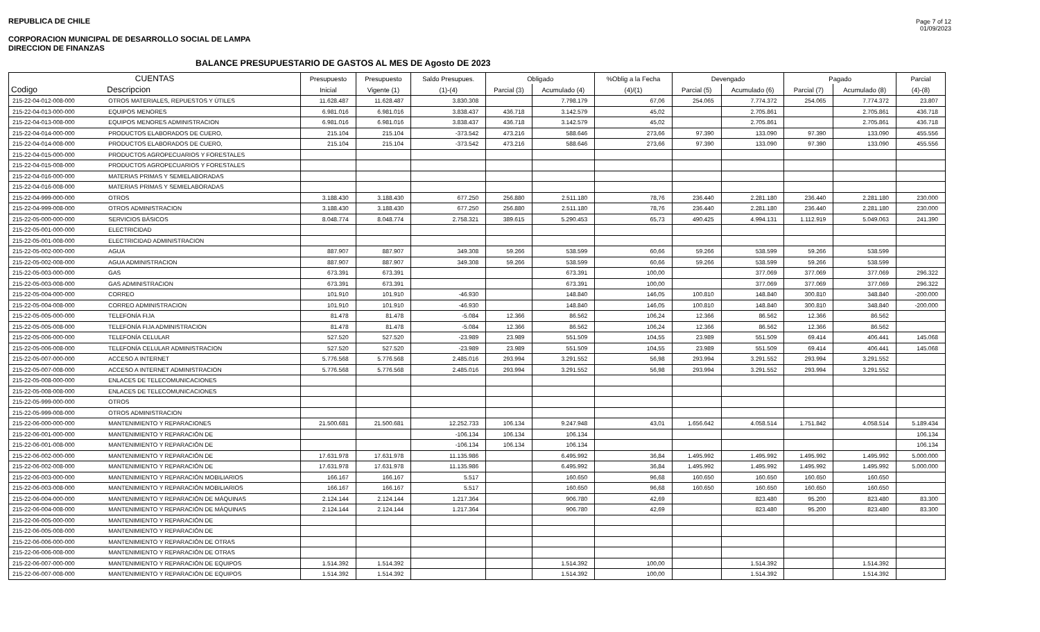Page 7 of 12
01/09/2023
REPUBLICA DE CHILE
CORPORACION MUNICIPAL DE DESARROLLO SOCIAL DE LAMPA
DIRECCION DE FINANZAS
BALANCE PRESUPUESTARIO DE GASTOS AL MES DE Agosto DE 2023
| CUENTAS | | Presupuesto | Presupuesto | Saldo Presupues. | Obligado | | %Oblig a la Fecha | Devengado | | Pagado | | Parcial |
| --- | --- | --- | --- | --- | --- | --- | --- | --- | --- | --- | --- | --- |
| Codigo | Descripcion | Inicial | Vigente (1) | (1)-(4) | Parcial (3) | Acumulado (4) | (4)/(1) | Parcial (5) | Acumulado (6) | Parcial (7) | Acumulado (8) | (4)-(8) |
| 215-22-04-012-008-000 | OTROS MATERIALES, REPUESTOS Y ÚTILES | 11.628.487 | 11.628.487 | 3.830.308 | | 7.798.179 | 67,06 | 254.065 | 7.774.372 | 254.065 | 7.774.372 | 23.807 |
| 215-22-04-013-000-000 | EQUIPOS MENORES | 6.981.016 | 6.981.016 | 3.838.437 | 436.718 | 3.142.579 | 45,02 | | 2.705.861 | | 2.705.861 | 436.718 |
| 215-22-04-013-008-000 | EQUIPOS MENORES ADMINISTRACION | 6.981.016 | 6.981.016 | 3.838.437 | 436.718 | 3.142.579 | 45,02 | | 2.705.861 | | 2.705.861 | 436.718 |
| 215-22-04-014-000-000 | PRODUCTOS ELABORADOS DE CUERO, | 215.104 | 215.104 | -373.542 | 473.216 | 588.646 | 273,66 | 97.390 | 133.090 | 97.390 | 133.090 | 455.556 |
| 215-22-04-014-008-000 | PRODUCTOS ELABORADOS DE CUERO, | 215.104 | 215.104 | -373.542 | 473.216 | 588.646 | 273,66 | 97.390 | 133.090 | 97.390 | 133.090 | 455.556 |
| 215-22-04-015-000-000 | PRODUCTOS AGROPECUARIOS Y FORESTALES | | | | | | | | | | | |
| 215-22-04-015-008-000 | PRODUCTOS AGROPECUARIOS Y FORESTALES | | | | | | | | | | | |
| 215-22-04-016-000-000 | MATERIAS PRIMAS Y SEMIELABORADAS | | | | | | | | | | | |
| 215-22-04-016-008-000 | MATERIAS PRIMAS Y SEMIELABORADAS | | | | | | | | | | | |
| 215-22-04-999-000-000 | OTROS | 3.188.430 | 3.188.430 | 677.250 | 256.880 | 2.511.180 | 78,76 | 236.440 | 2.281.180 | 236.440 | 2.281.180 | 230.000 |
| 215-22-04-999-008-000 | OTROS ADMINISTRACION | 3.188.430 | 3.188.430 | 677.250 | 256.880 | 2.511.180 | 78,76 | 236.440 | 2.281.180 | 236.440 | 2.281.180 | 230.000 |
| 215-22-05-000-000-000 | SERVICIOS BÁSICOS | 8.048.774 | 8.048.774 | 2.758.321 | 389.615 | 5.290.453 | 65,73 | 490.425 | 4.994.131 | 1.112.919 | 5.049.063 | 241.390 |
| 215-22-05-001-000-000 | ELECTRICIDAD | | | | | | | | | | | |
| 215-22-05-001-008-000 | ELECTRICIDAD ADMINISTRACION | | | | | | | | | | | |
| 215-22-05-002-000-000 | AGUA | 887.907 | 887.907 | 349.308 | 59.266 | 538.599 | 60,66 | 59.266 | 538.599 | 59.266 | 538.599 | |
| 215-22-05-002-008-000 | AGUA ADMINISTRACION | 887.907 | 887.907 | 349.308 | 59.266 | 538.599 | 60,66 | 59.266 | 538.599 | 59.266 | 538.599 | |
| 215-22-05-003-000-000 | GAS | 673.391 | 673.391 | | | 673.391 | 100,00 | | 377.069 | 377.069 | 377.069 | 296.322 |
| 215-22-05-003-008-000 | GAS ADMINISTRACION | 673.391 | 673.391 | | | 673.391 | 100,00 | | 377.069 | 377.069 | 377.069 | 296.322 |
| 215-22-05-004-000-000 | CORREO | 101.910 | 101.910 | -46.930 | | 148.840 | 146,05 | 100.810 | 148.840 | 300.810 | 348.840 | -200.000 |
| 215-22-05-004-008-000 | CORREO ADMINISTRACION | 101.910 | 101.910 | -46.930 | | 148.840 | 146,05 | 100.810 | 148.840 | 300.810 | 348.840 | -200.000 |
| 215-22-05-005-000-000 | TELEFONÍA FIJA | 81.478 | 81.478 | -5.084 | 12.366 | 86.562 | 106,24 | 12.366 | 86.562 | 12.366 | 86.562 | |
| 215-22-05-005-008-000 | TELEFONÍA FIJA ADMINISTRACION | 81.478 | 81.478 | -5.084 | 12.366 | 86.562 | 106,24 | 12.366 | 86.562 | 12.366 | 86.562 | |
| 215-22-05-006-000-000 | TELEFONÍA CELULAR | 527.520 | 527.520 | -23.989 | 23.989 | 551.509 | 104,55 | 23.989 | 551.509 | 69.414 | 406.441 | 145.068 |
| 215-22-05-006-008-000 | TELEFONÍA CELULAR ADMINISTRACION | 527.520 | 527.520 | -23.989 | 23.989 | 551.509 | 104,55 | 23.989 | 551.509 | 69.414 | 406.441 | 145.068 |
| 215-22-05-007-000-000 | ACCESO A INTERNET | 5.776.568 | 5.776.568 | 2.485.016 | 293.994 | 3.291.552 | 56,98 | 293.994 | 3.291.552 | 293.994 | 3.291.552 | |
| 215-22-05-007-008-000 | ACCESO A INTERNET ADMINISTRACION | 5.776.568 | 5.776.568 | 2.485.016 | 293.994 | 3.291.552 | 56,98 | 293.994 | 3.291.552 | 293.994 | 3.291.552 | |
| 215-22-05-008-000-000 | ENLACES DE TELECOMUNICACIONES | | | | | | | | | | | |
| 215-22-05-008-008-000 | ENLACES DE TELECOMUNICACIONES | | | | | | | | | | | |
| 215-22-05-999-000-000 | OTROS | | | | | | | | | | | |
| 215-22-05-999-008-000 | OTROS ADMINISTRACION | | | | | | | | | | | |
| 215-22-06-000-000-000 | MANTENIMIENTO Y REPARACIONES | 21.500.681 | 21.500.681 | 12.252.733 | 106.134 | 9.247.948 | 43,01 | 1.656.642 | 4.058.514 | 1.751.842 | 4.058.514 | 5.189.434 |
| 215-22-06-001-000-000 | MANTENIMIENTO Y REPARACIÓN DE | | | -106.134 | 106.134 | 106.134 | | | | | | 106.134 |
| 215-22-06-001-008-000 | MANTENIMIENTO Y REPARACIÓN DE | | | -106.134 | 106.134 | 106.134 | | | | | | 106.134 |
| 215-22-06-002-000-000 | MANTENIMIENTO Y REPARACIÓN DE | 17.631.978 | 17.631.978 | 11.135.986 | | 6.495.992 | 36,84 | 1.495.992 | 1.495.992 | 1.495.992 | 1.495.992 | 5.000.000 |
| 215-22-06-002-008-000 | MANTENIMIENTO Y REPARACIÓN DE | 17.631.978 | 17.631.978 | 11.135.986 | | 6.495.992 | 36,84 | 1.495.992 | 1.495.992 | 1.495.992 | 1.495.992 | 5.000.000 |
| 215-22-06-003-000-000 | MANTENIMIENTO Y REPARACIÓN MOBILIARIOS | 166.167 | 166.167 | 5.517 | | 160.650 | 96,68 | 160.650 | 160.650 | 160.650 | 160.650 | |
| 215-22-06-003-008-000 | MANTENIMIENTO Y REPARACIÓN MOBILIARIOS | 166.167 | 166.167 | 5.517 | | 160.650 | 96,68 | 160.650 | 160.650 | 160.650 | 160.650 | |
| 215-22-06-004-000-000 | MANTENIMIENTO Y REPARACIÓN DE MÁQUINAS | 2.124.144 | 2.124.144 | 1.217.364 | | 906.780 | 42,69 | | 823.480 | 95.200 | 823.480 | 83.300 |
| 215-22-06-004-008-000 | MANTENIMIENTO Y REPARACIÓN DE MÁQUINAS | 2.124.144 | 2.124.144 | 1.217.364 | | 906.780 | 42,69 | | 823.480 | 95.200 | 823.480 | 83.300 |
| 215-22-06-005-000-000 | MANTENIMIENTO Y REPARACIÓN DE | | | | | | | | | | | |
| 215-22-06-005-008-000 | MANTENIMIENTO Y REPARACIÓN DE | | | | | | | | | | | |
| 215-22-06-006-000-000 | MANTENIMIENTO Y REPARACIÓN DE OTRAS | | | | | | | | | | | |
| 215-22-06-006-008-000 | MANTENIMIENTO Y REPARACIÓN DE OTRAS | | | | | | | | | | | |
| 215-22-06-007-000-000 | MANTENIMIENTO Y REPARACIÓN DE EQUIPOS | 1.514.392 | 1.514.392 | | | 1.514.392 | 100,00 | | 1.514.392 | | 1.514.392 | |
| 215-22-06-007-008-000 | MANTENIMIENTO Y REPARACIÓN DE EQUIPOS | 1.514.392 | 1.514.392 | | | 1.514.392 | 100,00 | | 1.514.392 | | 1.514.392 | |